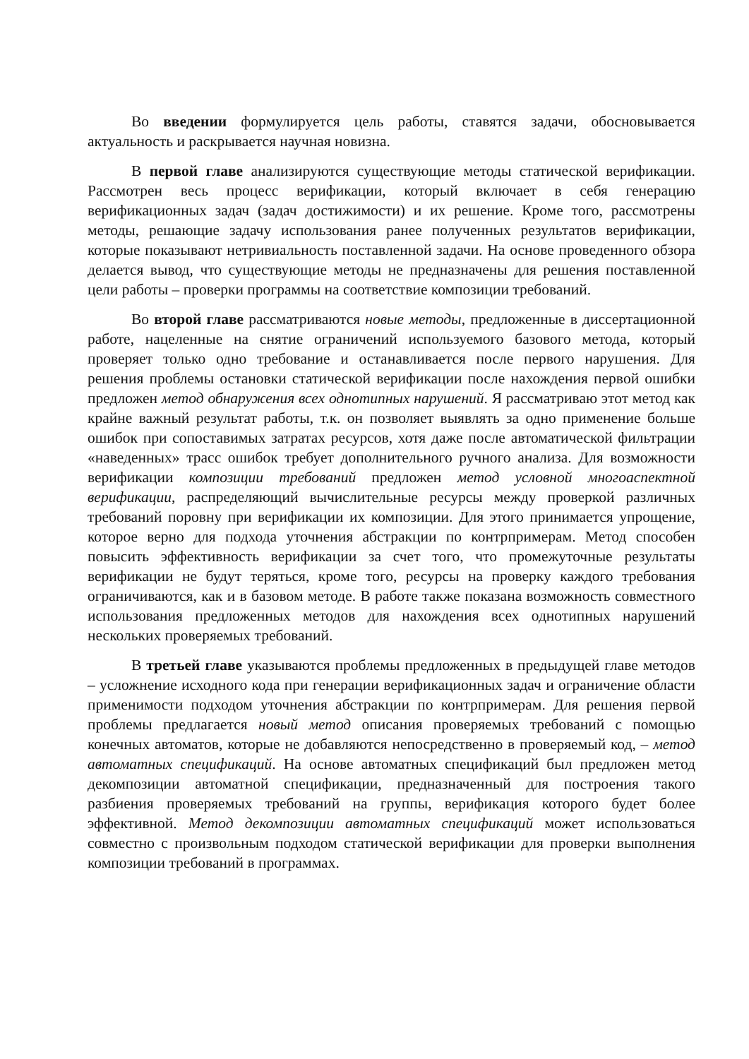Во введении формулируется цель работы, ставятся задачи, обосновывается актуальность и раскрывается научная новизна.
В первой главе анализируются существующие методы статической верификации. Рассмотрен весь процесс верификации, который включает в себя генерацию верификационных задач (задач достижимости) и их решение. Кроме того, рассмотрены методы, решающие задачу использования ранее полученных результатов верификации, которые показывают нетривиальность поставленной задачи. На основе проведенного обзора делается вывод, что существующие методы не предназначены для решения поставленной цели работы – проверки программы на соответствие композиции требований.
Во второй главе рассматриваются новые методы, предложенные в диссертационной работе, нацеленные на снятие ограничений используемого базового метода, который проверяет только одно требование и останавливается после первого нарушения. Для решения проблемы остановки статической верификации после нахождения первой ошибки предложен метод обнаружения всех однотипных нарушений. Я рассматриваю этот метод как крайне важный результат работы, т.к. он позволяет выявлять за одно применение больше ошибок при сопоставимых затратах ресурсов, хотя даже после автоматической фильтрации «наведенных» трасс ошибок требует дополнительного ручного анализа. Для возможности верификации композиции требований предложен метод условной многоаспектной верификации, распределяющий вычислительные ресурсы между проверкой различных требований поровну при верификации их композиции. Для этого принимается упрощение, которое верно для подхода уточнения абстракции по контрпримерам. Метод способен повысить эффективность верификации за счет того, что промежуточные результаты верификации не будут теряться, кроме того, ресурсы на проверку каждого требования ограничиваются, как и в базовом методе. В работе также показана возможность совместного использования предложенных методов для нахождения всех однотипных нарушений нескольких проверяемых требований.
В третьей главе указываются проблемы предложенных в предыдущей главе методов – усложнение исходного кода при генерации верификационных задач и ограничение области применимости подходом уточнения абстракции по контрпримерам. Для решения первой проблемы предлагается новый метод описания проверяемых требований с помощью конечных автоматов, которые не добавляются непосредственно в проверяемый код, – метод автоматных спецификаций. На основе автоматных спецификаций был предложен метод декомпозиции автоматной спецификации, предназначенный для построения такого разбиения проверяемых требований на группы, верификация которого будет более эффективной. Метод декомпозиции автоматных спецификаций может использоваться совместно с произвольным подходом статической верификации для проверки выполнения композиции требований в программах.